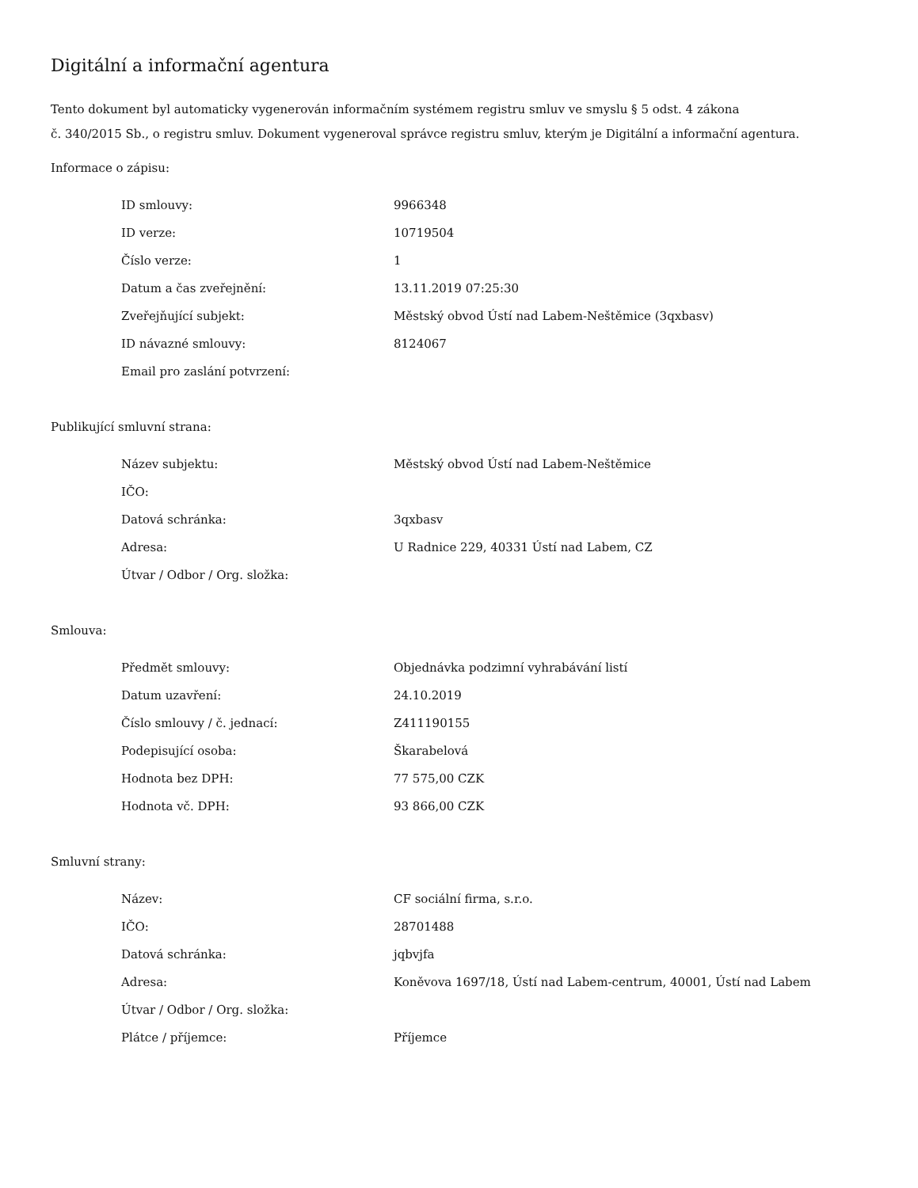Digitální a informační agentura
Tento dokument byl automaticky vygenerován informačním systémem registru smluv ve smyslu § 5 odst. 4 zákona
č. 340/2015 Sb., o registru smluv. Dokument vygeneroval správce registru smluv, kterým je Digitální a informační agentura.
Informace o zápisu:
| ID smlouvy: | 9966348 |
| ID verze: | 10719504 |
| Číslo verze: | 1 |
| Datum a čas zveřejnění: | 13.11.2019 07:25:30 |
| Zveřejňující subjekt: | Městský obvod Ústí nad Labem-Neštěmice (3qxbasv) |
| ID návazné smlouvy: | 8124067 |
| Email pro zaslání potvrzení: | |
Publikující smluvní strana:
| Název subjektu: | Městský obvod Ústí nad Labem-Neštěmice |
| IČO: | |
| Datová schránka: | 3qxbasv |
| Adresa: | U Radnice 229, 40331 Ústí nad Labem, CZ |
| Útvar / Odbor / Org. složka: | |
Smlouva:
| Předmět smlouvy: | Objednávka podzimní vyhrabávání listí |
| Datum uzavření: | 24.10.2019 |
| Číslo smlouvy / č. jednací: | Z411190155 |
| Podepisující osoba: | Škarabelová |
| Hodnota bez DPH: | 77 575,00 CZK |
| Hodnota vč. DPH: | 93 866,00 CZK |
Smluvní strany:
| Název: | CF sociální firma, s.r.o. |
| IČO: | 28701488 |
| Datová schránka: | jqbvjfa |
| Adresa: | Koněvova 1697/18, Ústí nad Labem-centrum, 40001, Ústí nad Labem |
| Útvar / Odbor / Org. složka: | |
| Plátce / příjemce: | Příjemce |